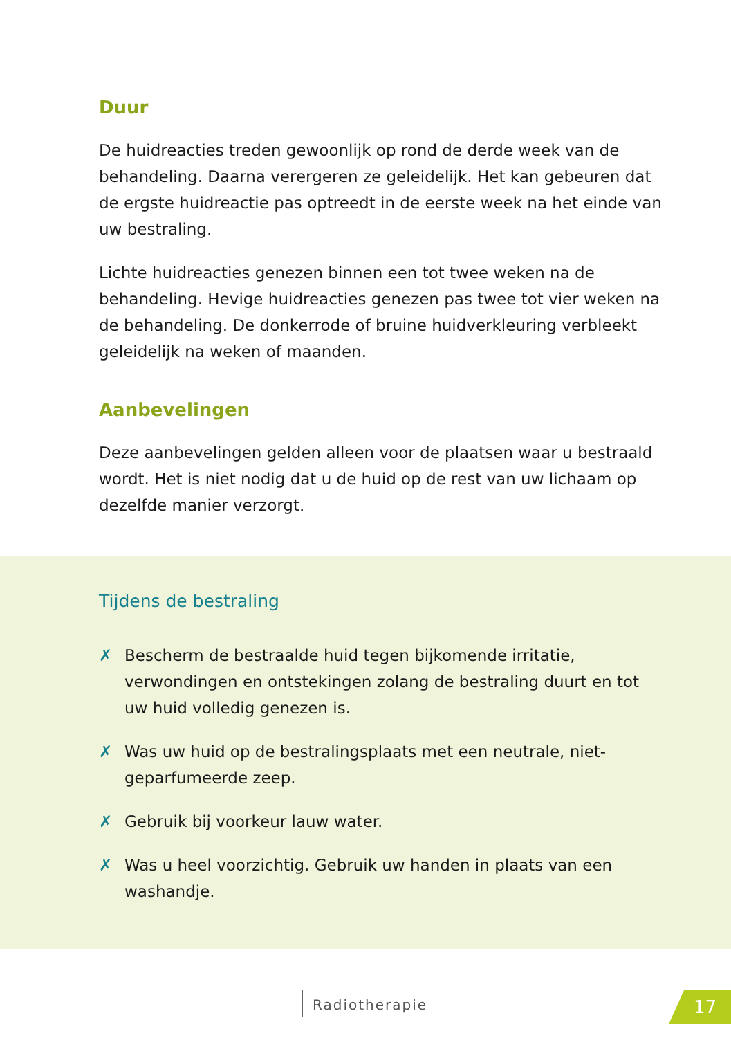Duur
De huidreacties treden gewoonlijk op rond de derde week van de behandeling. Daarna verergeren ze geleidelijk. Het kan gebeuren dat de ergste huidreactie pas optreedt in de eerste week na het einde van uw bestraling.
Lichte huidreacties genezen binnen een tot twee weken na de behandeling. Hevige huidreacties genezen pas twee tot vier weken na de behandeling. De donkerrode of bruine huidverkleuring verbleekt geleidelijk na weken of maanden.
Aanbevelingen
Deze aanbevelingen gelden alleen voor de plaatsen waar u bestraald wordt. Het is niet nodig dat u de huid op de rest van uw lichaam op dezelfde manier verzorgt.
Tijdens de bestraling
✗ Bescherm de bestraalde huid tegen bijkomende irritatie, verwondingen en ontstekingen zolang de bestraling duurt en tot uw huid volledig genezen is.
✗ Was uw huid op de bestralingsplaats met een neutrale, niet-geparfumeerde zeep.
✗ Gebruik bij voorkeur lauw water.
✗ Was u heel voorzichtig. Gebruik uw handen in plaats van een washandje.
Radiotherapie 17